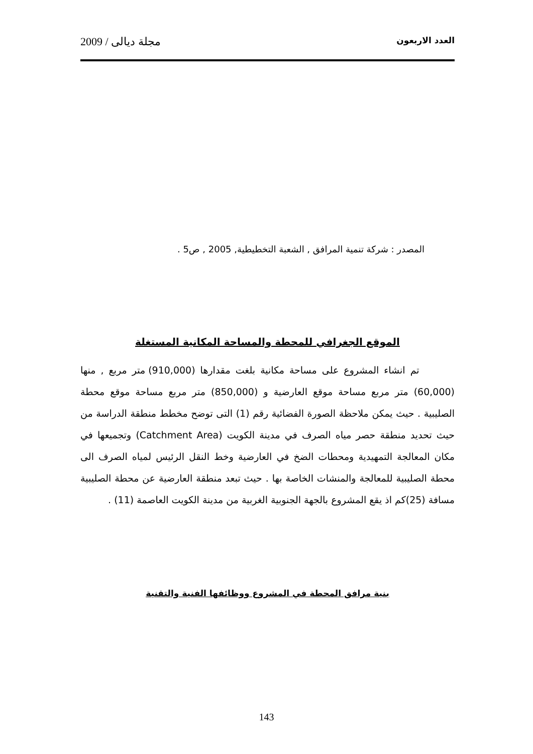العدد الاربعون مجلة ديالى / 2009
المصدر : شركة تنمية المرافق , الشعبة التخطيطية, 2005 , ص5 .
الموقع الجغرافي للمحطة والمساحة المكانية المستغلة
تم انشاء المشروع على مساحة مكانية بلغت مقدارها (910,000) متر مربع , منها (60,000) متر مربع مساحة موقع العارضية و (850,000) متر مربع مساحة موقع محطة الصليبية . حيث يمكن ملاحظة الصورة الفضائية رقم (1) التى توضح مخطط منطقة الدراسة من حيث تحديد منطقة حصر مياه الصرف في مدينة الكويت (Catchment Area) وتجميعها في مكان المعالجة التمهيدية ومحطات الضخ في العارضية وخط النقل الرئيس لمياه الصرف الى محطة الصليبية للمعالجة والمنشات الخاصة بها . حيث تبعد منطقة العارضية عن محطة الصليبية مسافة (25)كم اذ يقع المشروع بالجهة الجنوبية الغربية من مدينة الكويت العاصمة (11) .
بنية مرافق المحطة في المشروع ووظائفها الفنية والتقنية
143